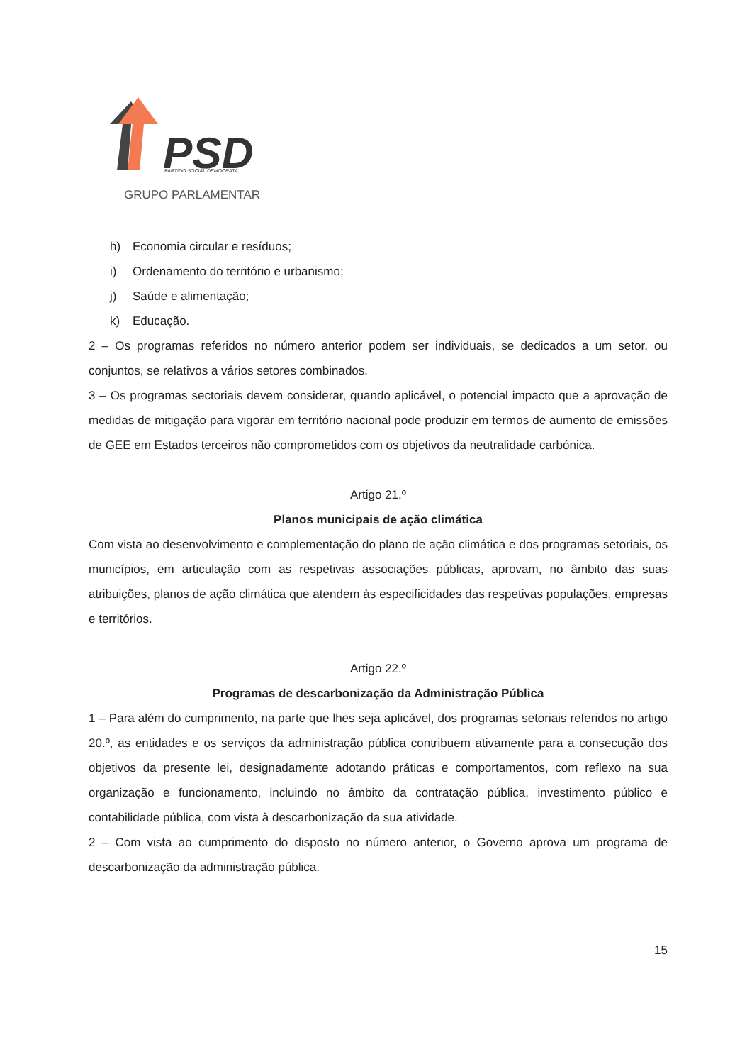PSD
PARTIDO SOCIAL DEMOCRATA
GRUPO PARLAMENTAR
h) Economia circular e resíduos;
i) Ordenamento do território e urbanismo;
j) Saúde e alimentação;
k) Educação.
2 – Os programas referidos no número anterior podem ser individuais, se dedicados a um setor, ou conjuntos, se relativos a vários setores combinados.
3 – Os programas sectoriais devem considerar, quando aplicável, o potencial impacto que a aprovação de medidas de mitigação para vigorar em território nacional pode produzir em termos de aumento de emissões de GEE em Estados terceiros não comprometidos com os objetivos da neutralidade carbónica.
Artigo 21.º
Planos municipais de ação climática
Com vista ao desenvolvimento e complementação do plano de ação climática e dos programas setoriais, os municípios, em articulação com as respetivas associações públicas, aprovam, no âmbito das suas atribuições, planos de ação climática que atendem às especificidades das respetivas populações, empresas e territórios.
Artigo 22.º
Programas de descarbonização da Administração Pública
1 – Para além do cumprimento, na parte que lhes seja aplicável, dos programas setoriais referidos no artigo 20.º, as entidades e os serviços da administração pública contribuem ativamente para a consecução dos objetivos da presente lei, designadamente adotando práticas e comportamentos, com reflexo na sua organização e funcionamento, incluindo no âmbito da contratação pública, investimento público e contabilidade pública, com vista à descarbonização da sua atividade.
2 – Com vista ao cumprimento do disposto no número anterior, o Governo aprova um programa de descarbonização da administração pública.
15